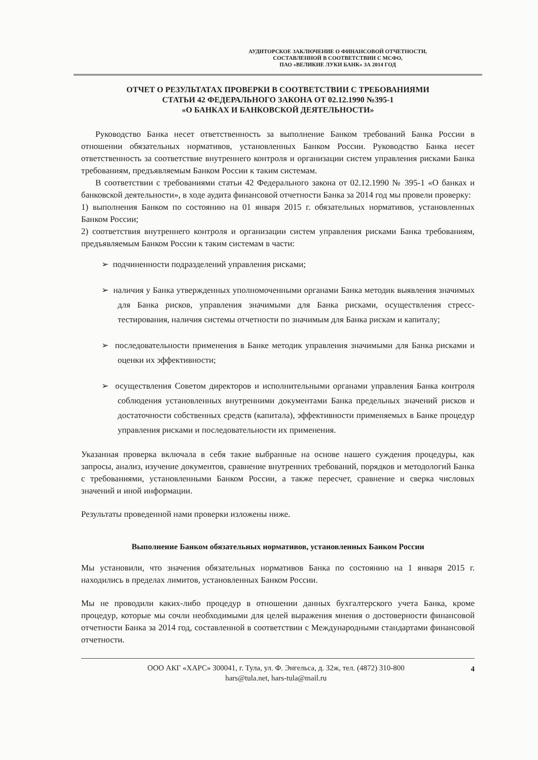АУДИТОРСКОЕ ЗАКЛЮЧЕНИЕ О ФИНАНСОВОЙ ОТЧЕТНОСТИ,
СОСТАВЛЕННОЙ В СООТВЕТСТВИИ С МСФО,
ПАО «ВЕЛИКИЕ ЛУКИ БАНК» ЗА 2014 ГОД
ОТЧЕТ О РЕЗУЛЬТАТАХ ПРОВЕРКИ В СООТВЕТСТВИИ С ТРЕБОВАНИЯМИ
СТАТЬИ 42 ФЕДЕРАЛЬНОГО ЗАКОНА ОТ 02.12.1990 №395-1
«О БАНКАХ И БАНКОВСКОЙ ДЕЯТЕЛЬНОСТИ»
Руководство Банка несет ответственность за выполнение Банком требований Банка России в отношении обязательных нормативов, установленных Банком России. Руководство Банка несет ответственность за соответствие внутреннего контроля и организации систем управления рисками Банка требованиям, предъявляемым Банком России к таким системам.
В соответствии с требованиями статьи 42 Федерального закона от 02.12.1990 № 395-1 «О банках и банковской деятельности», в ходе аудита финансовой отчетности Банка за 2014 год мы провели проверку:
1) выполнения Банком по состоянию на 01 января 2015 г. обязательных нормативов, установленных Банком России;
2) соответствия внутреннего контроля и организации систем управления рисками Банка требованиям, предъявляемым Банком России к таким системам в части:
➢ подчиненности подразделений управления рисками;
➢ наличия у Банка утвержденных уполномоченными органами Банка методик выявления значимых для Банка рисков, управления значимыми для Банка рисками, осуществления стресс-тестирования, наличия системы отчетности по значимым для Банка рискам и капиталу;
➢ последовательности применения в Банке методик управления значимыми для Банка рисками и оценки их эффективности;
➢ осуществления Советом директоров и исполнительными органами управления Банка контроля соблюдения установленных внутренними документами Банка предельных значений рисков и достаточности собственных средств (капитала), эффективности применяемых в Банке процедур управления рисками и последовательности их применения.
Указанная проверка включала в себя такие выбранные на основе нашего суждения процедуры, как запросы, анализ, изучение документов, сравнение внутренних требований, порядков и методологий Банка с требованиями, установленными Банком России, а также пересчет, сравнение и сверка числовых значений и иной информации.
Результаты проведенной нами проверки изложены ниже.
Выполнение Банком обязательных нормативов, установленных Банком России
Мы установили, что значения обязательных нормативов Банка по состоянию на 1 января 2015 г. находились в пределах лимитов, установленных Банком России.
Мы не проводили каких-либо процедур в отношении данных бухгалтерского учета Банка, кроме процедур, которые мы сочли необходимыми для целей выражения мнения о достоверности финансовой отчетности Банка за 2014 год, составленной в соответствии с Международными стандартами финансовой отчетности.
ООО АКГ «ХАРС» 300041, г. Тула, ул. Ф. Энгельса, д. 32ж, тел. (4872) 310-800
hars@tula.net, hars-tula@mail.ru
4